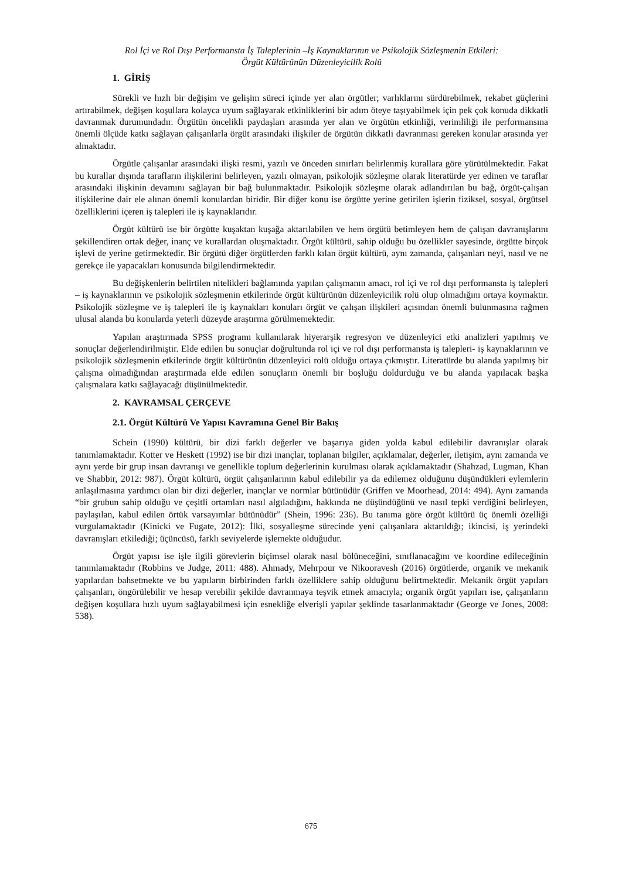Rol İçi ve Rol Dışı Performansta İş Taleplerinin –İş Kaynaklarının ve Psikolojik Sözleşmenin Etkileri:
Örgüt Kültürünün Düzenleyicilik Rolü
1. GİRİŞ
Sürekli ve hızlı bir değişim ve gelişim süreci içinde yer alan örgütler; varlıklarını sürdürebilmek, rekabet güçlerini artırabilmek, değişen koşullara kolayca uyum sağlayarak etkinliklerini bir adım öteye taşıyabilmek için pek çok konuda dikkatli davranmak durumundadır. Örgütün öncelikli paydaşları arasında yer alan ve örgütün etkinliği, verimliliği ile performansına önemli ölçüde katkı sağlayan çalışanlarla örgüt arasındaki ilişkiler de örgütün dikkatli davranması gereken konular arasında yer almaktadır.
Örgütle çalışanlar arasındaki ilişki resmi, yazılı ve önceden sınırları belirlenmiş kurallara göre yürütülmektedir. Fakat bu kurallar dışında tarafların ilişkilerini belirleyen, yazılı olmayan, psikolojik sözleşme olarak literatürde yer edinen ve taraflar arasındaki ilişkinin devamını sağlayan bir bağ bulunmaktadır. Psikolojik sözleşme olarak adlandırılan bu bağ, örgüt-çalışan ilişkilerine dair ele alınan önemli konulardan biridir. Bir diğer konu ise örgütte yerine getirilen işlerin fiziksel, sosyal, örgütsel özelliklerini içeren iş talepleri ile iş kaynaklarıdır.
Örgüt kültürü ise bir örgütte kuşaktan kuşağa aktarılabilen ve hem örgütü betimleyen hem de çalışan davranışlarını şekillendiren ortak değer, inanç ve kurallardan oluşmaktadır. Örgüt kültürü, sahip olduğu bu özellikler sayesinde, örgütte birçok işlevi de yerine getirmektedir. Bir örgütü diğer örgütlerden farklı kılan örgüt kültürü, aynı zamanda, çalışanları neyi, nasıl ve ne gerekçe ile yapacakları konusunda bilgilendirmektedir.
Bu değişkenlerin belirtilen nitelikleri bağlamında yapılan çalışmanın amacı, rol içi ve rol dışı performansta iş talepleri – iş kaynaklarının ve psikolojik sözleşmenin etkilerinde örgüt kültürünün düzenleyicilik rolü olup olmadığını ortaya koymaktır. Psikolojik sözleşme ve iş talepleri ile iş kaynakları konuları örgüt ve çalışan ilişkileri açısından önemli bulunmasına rağmen ulusal alanda bu konularda yeterli düzeyde araştırma görülmemektedir.
Yapılan araştırmada SPSS programı kullanılarak hiyerarşik regresyon ve düzenleyici etki analizleri yapılmış ve sonuçlar değerlendirilmiştir. Elde edilen bu sonuçlar doğrultunda rol içi ve rol dışı performansta iş talepleri- iş kaynaklarının ve psikolojik sözleşmenin etkilerinde örgüt kültürünün düzenleyici rolü olduğu ortaya çıkmıştır. Literatürde bu alanda yapılmış bir çalışma olmadığından araştırmada elde edilen sonuçların önemli bir boşluğu doldurduğu ve bu alanda yapılacak başka çalışmalara katkı sağlayacağı düşünülmektedir.
2. KAVRAMSAL ÇERÇEVE
2.1. Örgüt Kültürü Ve Yapısı Kavramına Genel Bir Bakış
Schein (1990) kültürü, bir dizi farklı değerler ve başarıya giden yolda kabul edilebilir davranışlar olarak tanımlamaktadır. Kotter ve Heskett (1992) ise bir dizi inançlar, toplanan bilgiler, açıklamalar, değerler, iletişim, aynı zamanda ve aynı yerde bir grup insan davranışı ve genellikle toplum değerlerinin kurulması olarak açıklamaktadır (Shahzad, Lugman, Khan ve Shabbir, 2012: 987). Örgüt kültürü, örgüt çalışanlarının kabul edilebilir ya da edilemez olduğunu düşündükleri eylemlerin anlaşılmasına yardımcı olan bir dizi değerler, inançlar ve normlar bütünüdür (Griffen ve Moorhead, 2014: 494). Aynı zamanda “bir grubun sahip olduğu ve çeşitli ortamları nasıl algıladığını, hakkında ne düşündüğünü ve nasıl tepki verdiğini belirleyen, paylaşılan, kabul edilen örtük varsayımlar bütünüdür” (Shein, 1996: 236). Bu tanıma göre örgüt kültürü üç önemli özelliği vurgulamaktadır (Kinicki ve Fugate, 2012): İlki, sosyalleşme sürecinde yeni çalışanlara aktarıldığı; ikincisi, iş yerindeki davranışları etkilediği; üçüncüsü, farklı seviyelerde işlemekte olduğudur.
Örgüt yapısı ise işle ilgili görevlerin biçimsel olarak nasıl bölüneceğini, sınıflanacağını ve koordine edileceğinin tanımlamaktadır (Robbins ve Judge, 2011: 488). Ahmady, Mehrpour ve Nikooravesh (2016) örgütlerde, organik ve mekanik yapılardan bahsetmekte ve bu yapıların birbirinden farklı özelliklere sahip olduğunu belirtmektedir. Mekanik örgüt yapıları çalışanları, öngörülebilir ve hesap verebilir şekilde davranmaya teşvik etmek amacıyla; organik örgüt yapıları ise, çalışanların değişen koşullara hızlı uyum sağlayabilmesi için esnekliğe elverişli yapılar şeklinde tasarlanmaktadır (George ve Jones, 2008: 538).
675